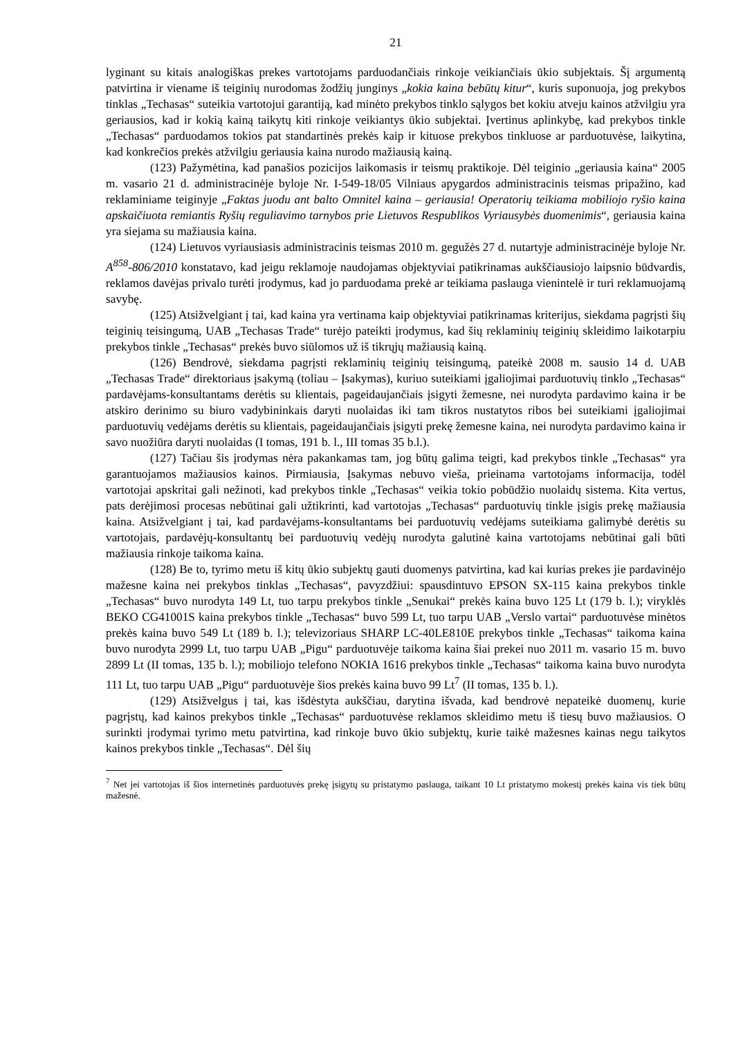21
lyginant su kitais analogiškas prekes vartotojams parduodančiais rinkoje veikiančiais ūkio subjektais. Šį argumentą patvirtina ir viename iš teiginių nurodomas žodžių junginys „kokia kaina bebūtų kitur“, kuris suponuoja, jog prekybos tinklas „Techasas“ suteikia vartotojui garantiją, kad minėto prekybos tinklo sąlygos bet kokiu atveju kainos atžvilgiu yra geriausios, kad ir kokią kainą taikytų kiti rinkoje veikiantys ūkio subjektai. Įvertinus aplinkybę, kad prekybos tinkle „Techasas“ parduodamos tokios pat standartinės prekės kaip ir kituose prekybos tinkluose ar parduotuvėse, laikytina, kad konkrečios prekės atžvilgiu geriausia kaina nurodo mažiausią kainą.
(123) Pažymėtina, kad panašios pozicijos laikomasis ir teismų praktikoje. Dėl teiginio „geriausia kaina“ 2005 m. vasario 21 d. administracinėje byloje Nr. I-549-18/05 Vilniaus apygardos administracinis teismas pripažino, kad reklaminiame teiginyje „Faktas juodu ant balto Omnitel kaina – geriausia! Operatorių teikiama mobiliojo ryšio kaina apskaičiuota remiantis Ryšių reguliavimo tarnybos prie Lietuvos Respublikos Vyriausybės duomenimis“, geriausia kaina yra siejama su mažiausia kaina.
(124) Lietuvos vyriausiasis administracinis teismas 2010 m. gegužės 27 d. nutartyje administracinėje byloje Nr. A<sup>858</sup>-806/2010 konstatavo, kad jeigu reklamoje naudojamas objektyviai patikrinamas aukščiausiojo laipsnio būdvardis, reklamos davėjas privalo turėti įrodymus, kad jo parduodama prekė ar teikiama paslauga vienintelė ir turi reklamuojamą savybę.
(125) Atsižvelgiant į tai, kad kaina yra vertinama kaip objektyviai patikrinamas kriterijus, siekdama pagrįsti šių teiginių teisingumą, UAB „Techasas Trade“ turėjo pateikti įrodymus, kad šių reklaminių teiginių skleidimo laikotarpiu prekybos tinkle „Techasas“ prekės buvo siūlomos už iš tikrųjų mažiausią kainą.
(126) Bendrovė, siekdama pagrįsti reklaminių teiginių teisingumą, pateikė 2008 m. sausio 14 d. UAB „Techasas Trade“ direktoriaus įsakymą (toliau – Įsakymas), kuriuo suteikiami įgaliojimai parduotuvių tinklo „Techasas“ pardavėjams-konsultantams derėtis su klientais, pageidaujančiais įsigyti žemesne, nei nurodyta pardavimo kaina ir be atskiro derinimo su biuro vadybininkais daryti nuolaidas iki tam tikros nustatytos ribos bei suteikiami įgaliojimai parduotuvių vedėjams derėtis su klientais, pageidaujančiais įsigyti prekę žemesne kaina, nei nurodyta pardavimo kaina ir savo nuožiūra daryti nuolaidas (I tomas, 191 b. l., III tomas 35 b.l.).
(127) Tačiau šis įrodymas nėra pakankamas tam, jog būtų galima teigti, kad prekybos tinkle „Techasas“ yra garantuojamos mažiausios kainos. Pirmiausia, Įsakymas nebuvo vieša, prieinama vartotojams informacija, todėl vartotojai apskritai gali nežinoti, kad prekybos tinkle „Techasas“ veikia tokio pobūdžio nuolaidų sistema. Kita vertus, pats derėjimosi procesas nebūtinai gali užtikrinti, kad vartotojas „Techasas“ parduotuvių tinkle įsigis prekę mažiausia kaina. Atsižvelgiant į tai, kad pardavėjams-konsultantams bei parduotuvių vedėjams suteikiama galimybė derėtis su vartotojais, pardavėjų-konsultantų bei parduotuvių vedėjų nurodyta galutinė kaina vartotojams nebūtinai gali būti mažiausia rinkoje taikoma kaina.
(128) Be to, tyrimo metu iš kitų ūkio subjektų gauti duomenys patvirtina, kad kai kurias prekes jie pardavinėjo mažesne kaina nei prekybos tinklas „Techasas“, pavyzdžiui: spausdintuvo EPSON SX-115 kaina prekybos tinkle „Techasas“ buvo nurodyta 149 Lt, tuo tarpu prekybos tinkle „Senukai“ prekės kaina buvo 125 Lt (179 b. l.); viryklės BEKO CG41001S kaina prekybos tinkle „Techasas“ buvo 599 Lt, tuo tarpu UAB „Verslo vartai“ parduotuvėse minėtos prekės kaina buvo 549 Lt (189 b. l.); televizoriaus SHARP LC-40LE810E prekybos tinkle „Techasas“ taikoma kaina buvo nurodyta 2999 Lt, tuo tarpu UAB „Pigu“ parduotuvėje taikoma kaina šiai prekei nuo 2011 m. vasario 15 m. buvo 2899 Lt (II tomas, 135 b. l.); mobiliojo telefono NOKIA 1616 prekybos tinkle „Techasas“ taikoma kaina buvo nurodyta 111 Lt, tuo tarpu UAB „Pigu“ parduotuvėje šios prekės kaina buvo 99 Lt<sup>7</sup> (II tomas, 135 b. l.).
(129) Atsižvelgus į tai, kas išdėstyta aukščiau, darytina išvada, kad bendrovė nepateikė duomenų, kurie pagrįstų, kad kainos prekybos tinkle „Techasas“ parduotuvėse reklamos skleidimo metu iš tiesų buvo mažiausios. O surinkti įrodymai tyrimo metu patvirtina, kad rinkoje buvo ūkio subjektų, kurie taikė mažesnes kainas negu taikytos kainos prekybos tinkle „Techasas“. Dėl šių
<sup>7</sup> Net jei vartotojas iš šios internetinės parduotuvės prekę įsigytų su pristatymo paslauga, taikant 10 Lt pristatymo mokestį prekės kaina vis tiek būtų mažesnė.